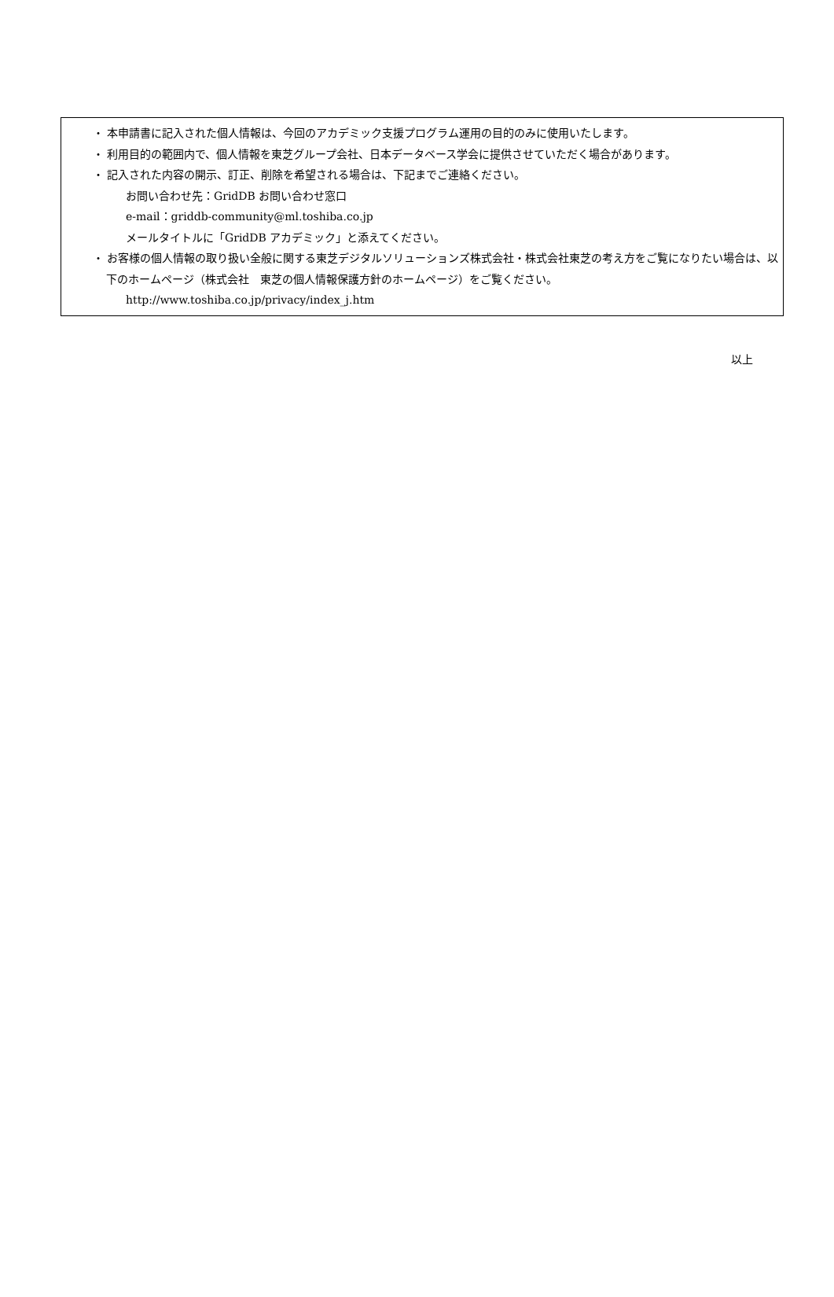・ 本申請書に記入された個人情報は、今回のアカデミック支援プログラム運用の目的のみに使用いたします。
・ 利用目的の範囲内で、個人情報を東芝グループ会社、日本データベース学会に提供させていただく場合があります。
・ 記入された内容の開示、訂正、削除を希望される場合は、下記までご連絡ください。
お問い合わせ先：GridDB お問い合わせ窓口
e-mail：griddb-community@ml.toshiba.co.jp
メールタイトルに「GridDB アカデミック」と添えてください。
・ お客様の個人情報の取り扱い全般に関する東芝デジタルソリューションズ株式会社・株式会社東芝の考え方をご覧になりたい場合は、以下のホームページ（株式会社　東芝の個人情報保護方針のホームページ）をご覧ください。
http://www.toshiba.co.jp/privacy/index_j.htm
以上